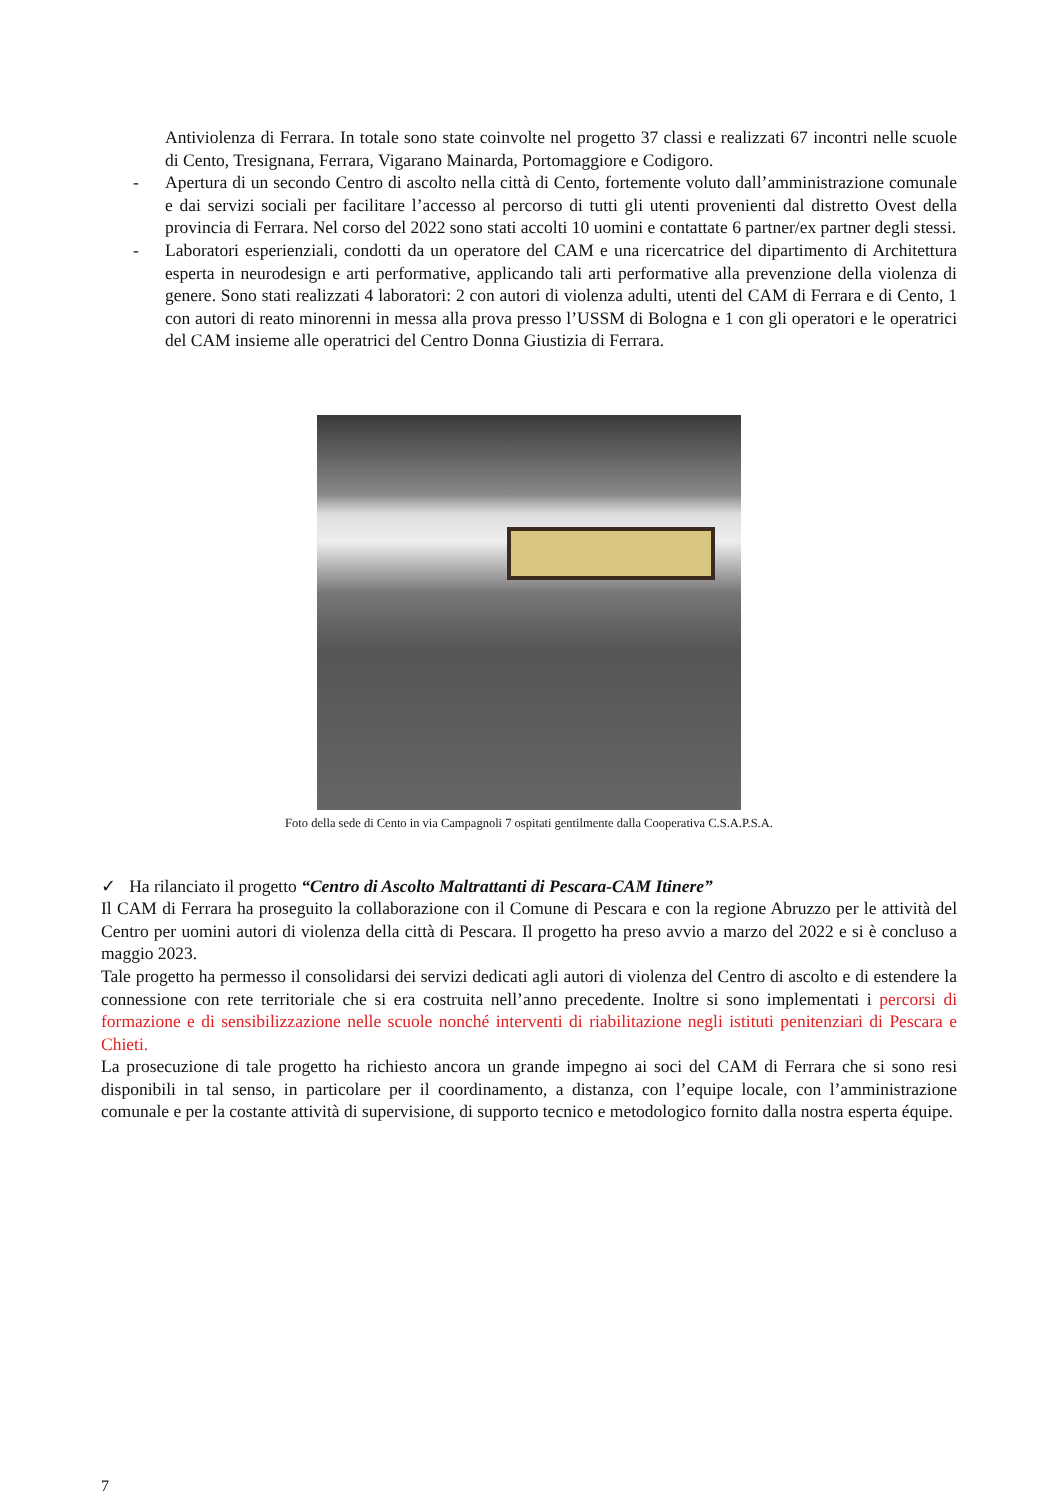Antiviolenza di Ferrara. In totale sono state coinvolte nel progetto 37 classi e realizzati 67 incontri nelle scuole di Cento, Tresignana, Ferrara, Vigarano Mainarda, Portomaggiore e Codigoro.
- Apertura di un secondo Centro di ascolto nella città di Cento, fortemente voluto dall’amministrazione comunale e dai servizi sociali per facilitare l’accesso al percorso di tutti gli utenti provenienti dal distretto Ovest della provincia di Ferrara. Nel corso del 2022 sono stati accolti 10 uomini e contattate 6 partner/ex partner degli stessi.
- Laboratori esperienziali, condotti da un operatore del CAM e una ricercatrice del dipartimento di Architettura esperta in neurodesign e arti performative, applicando tali arti performative alla prevenzione della violenza di genere. Sono stati realizzati 4 laboratori: 2 con autori di violenza adulti, utenti del CAM di Ferrara e di Cento, 1 con autori di reato minorenni in messa alla prova presso l’USSM di Bologna e 1 con gli operatori e le operatrici del CAM insieme alle operatrici del Centro Donna Giustizia di Ferrara.
Foto della sede di Cento in via Campagnoli 7 ospitati gentilmente dalla Cooperativa C.S.A.P.S.A.
✓ Ha rilanciato il progetto “Centro di Ascolto Maltrattanti di Pescara-CAM Itinere”
Il CAM di Ferrara ha proseguito la collaborazione con il Comune di Pescara e con la regione Abruzzo per le attività del Centro per uomini autori di violenza della città di Pescara. Il progetto ha preso avvio a marzo del 2022 e si è concluso a maggio 2023.
Tale progetto ha permesso il consolidarsi dei servizi dedicati agli autori di violenza del Centro di ascolto e di estendere la connessione con rete territoriale che si era costruita nell’anno precedente. Inoltre si sono implementati i percorsi di formazione e di sensibilizzazione nelle scuole nonché interventi di riabilitazione negli istituti penitenziari di Pescara e Chieti.
La prosecuzione di tale progetto ha richiesto ancora un grande impegno ai soci del CAM di Ferrara che si sono resi disponibili in tal senso, in particolare per il coordinamento, a distanza, con l’equipe locale, con l’amministrazione comunale e per la costante attività di supervisione, di supporto tecnico e metodologico fornito dalla nostra esperta équipe.
7